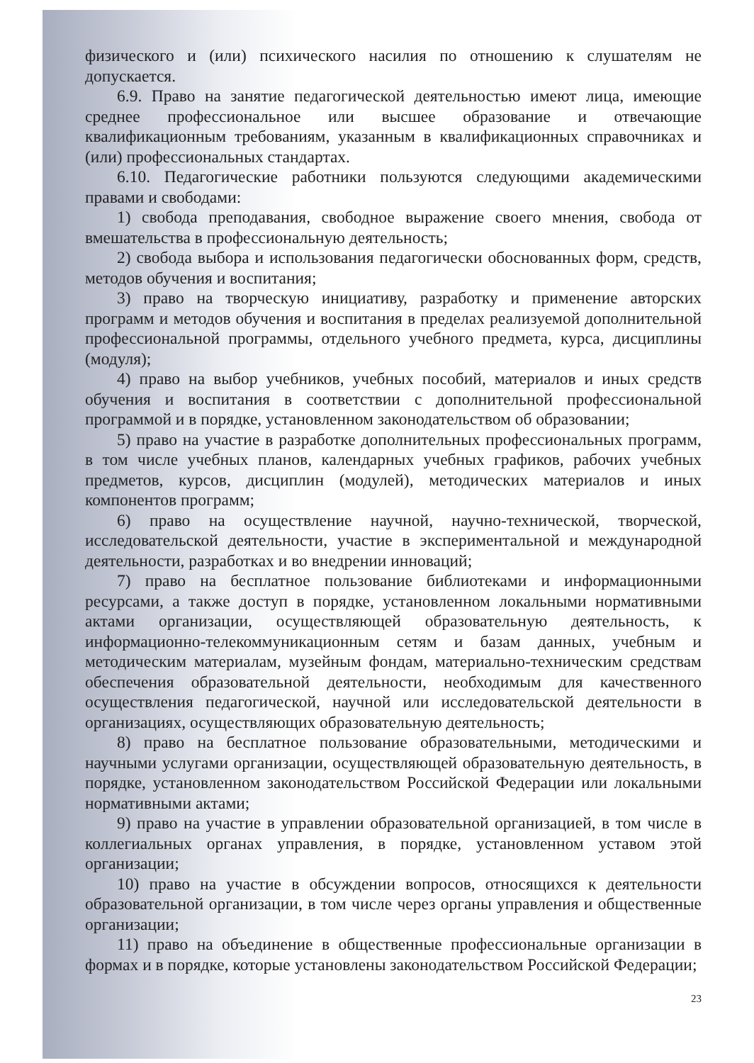физического и (или) психического насилия по отношению к слушателям не допускается.
6.9. Право на занятие педагогической деятельностью имеют лица, имеющие среднее профессиональное или высшее образование и отвечающие квалификационным требованиям, указанным в квалификационных справочниках и (или) профессиональных стандартах.
6.10. Педагогические работники пользуются следующими академическими правами и свободами:
1) свобода преподавания, свободное выражение своего мнения, свобода от вмешательства в профессиональную деятельность;
2) свобода выбора и использования педагогически обоснованных форм, средств, методов обучения и воспитания;
3) право на творческую инициативу, разработку и применение авторских программ и методов обучения и воспитания в пределах реализуемой дополнительной профессиональной программы, отдельного учебного предмета, курса, дисциплины (модуля);
4) право на выбор учебников, учебных пособий, материалов и иных средств обучения и воспитания в соответствии с дополнительной профессиональной программой и в порядке, установленном законодательством об образовании;
5) право на участие в разработке дополнительных профессиональных программ, в том числе учебных планов, календарных учебных графиков, рабочих учебных предметов, курсов, дисциплин (модулей), методических материалов и иных компонентов программ;
6) право на осуществление научной, научно-технической, творческой, исследовательской деятельности, участие в экспериментальной и международной деятельности, разработках и во внедрении инноваций;
7) право на бесплатное пользование библиотеками и информационными ресурсами, а также доступ в порядке, установленном локальными нормативными актами организации, осуществляющей образовательную деятельность, к информационно-телекоммуникационным сетям и базам данных, учебным и методическим материалам, музейным фондам, материально-техническим средствам обеспечения образовательной деятельности, необходимым для качественного осуществления педагогической, научной или исследовательской деятельности в организациях, осуществляющих образовательную деятельность;
8) право на бесплатное пользование образовательными, методическими и научными услугами организации, осуществляющей образовательную деятельность, в порядке, установленном законодательством Российской Федерации или локальными нормативными актами;
9) право на участие в управлении образовательной организацией, в том числе в коллегиальных органах управления, в порядке, установленном уставом этой организации;
10) право на участие в обсуждении вопросов, относящихся к деятельности образовательной организации, в том числе через органы управления и общественные организации;
11) право на объединение в общественные профессиональные организации в формах и в порядке, которые установлены законодательством Российской Федерации;
23